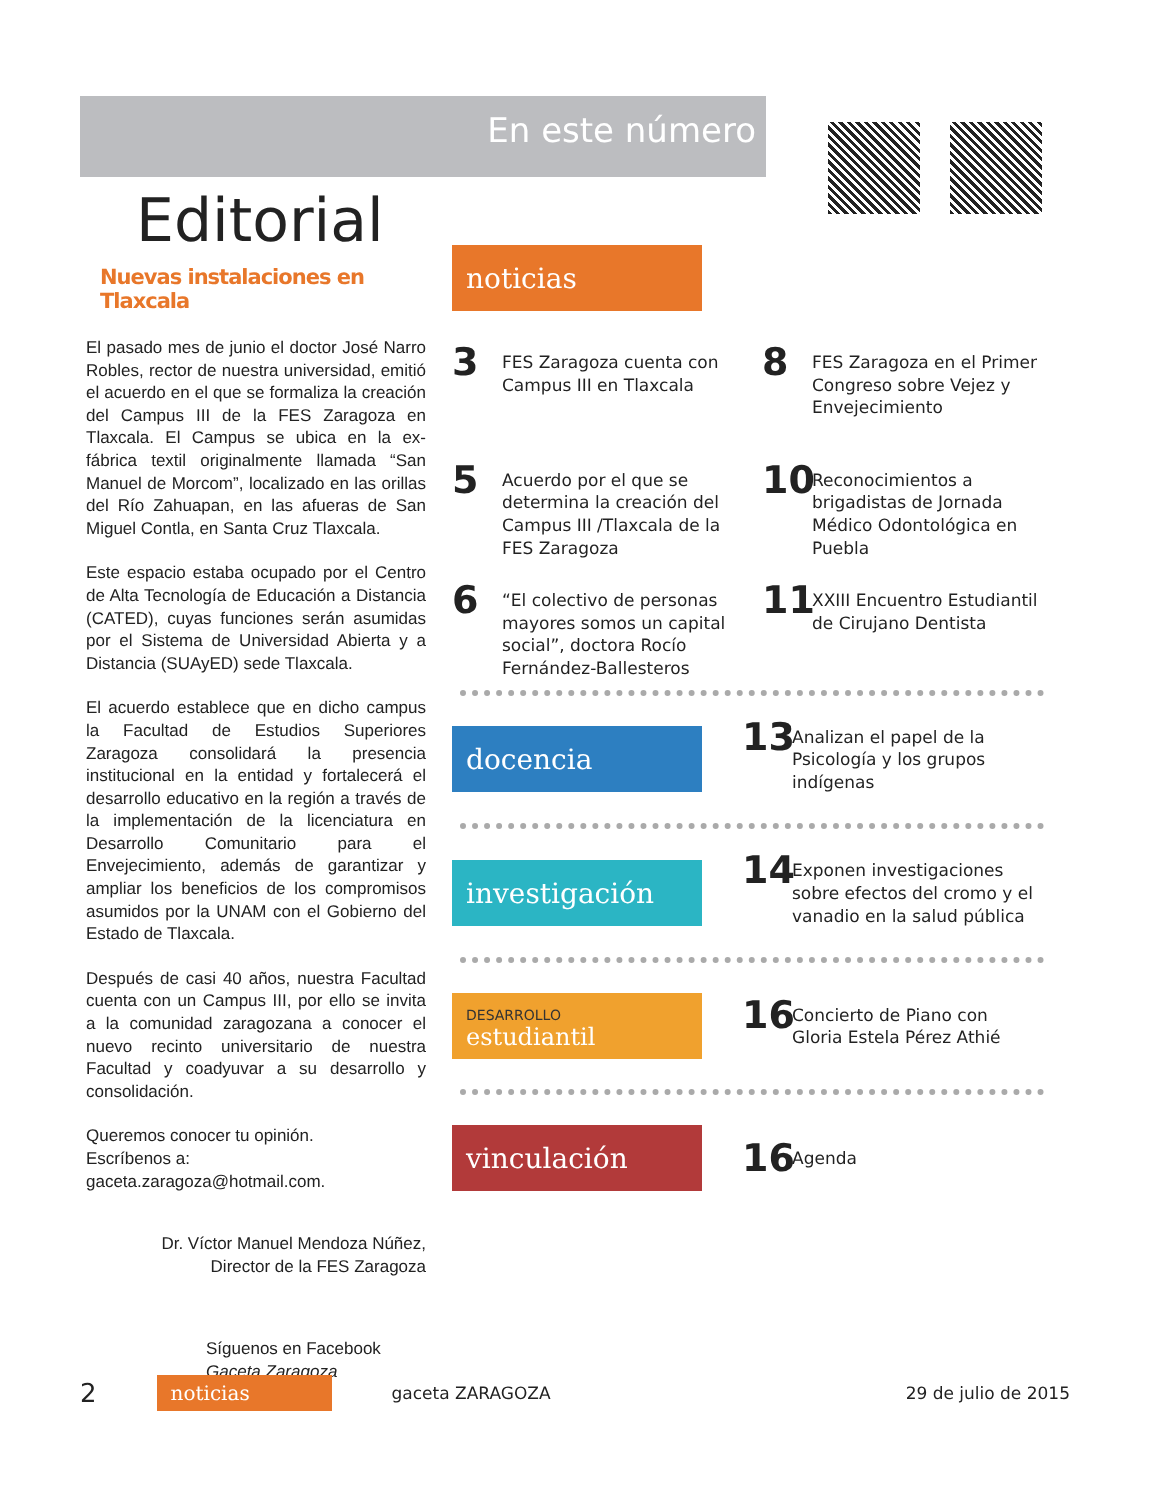En este número
Editorial
Nuevas instalaciones en Tlaxcala
El pasado mes de junio el doctor José Narro Robles, rector de nuestra universidad, emitió el acuerdo en el que se formaliza la creación del Campus III de la FES Zaragoza en Tlaxcala. El Campus se ubica en la ex-fábrica textil originalmente llamada “San Manuel de Morcom”, localizado en las orillas del Río Zahuapan, en las afueras de San Miguel Contla, en Santa Cruz Tlaxcala.
Este espacio estaba ocupado por el Centro de Alta Tecnología de Educación a Distancia (CATED), cuyas funciones serán asumidas por el Sistema de Universidad Abierta y a Distancia (SUAyED) sede Tlaxcala.
El acuerdo establece que en dicho campus la Facultad de Estudios Superiores Zaragoza consolidará la presencia institucional en la entidad y fortalecerá el desarrollo educativo en la región a través de la implementación de la licenciatura en Desarrollo Comunitario para el Envejecimiento, además de garantizar y ampliar los beneficios de los compromisos asumidos por la UNAM con el Gobierno del Estado de Tlaxcala.
Después de casi 40 años, nuestra Facultad cuenta con un Campus III, por ello se invita a la comunidad zaragozana a conocer el nuevo recinto universitario de nuestra Facultad y coadyuvar a su desarrollo y consolidación.
Queremos conocer tu opinión.
Escríbenos a:
gaceta.zaragoza@hotmail.com.
Dr. Víctor Manuel Mendoza Núñez,
Director de la FES Zaragoza
Síguenos en Facebook
Gaceta Zaragoza
noticias
3 FES Zaragoza cuenta con Campus III en Tlaxcala
8 FES Zaragoza en el Primer Congreso sobre Vejez y Envejecimiento
5 Acuerdo por el que se determina la creación del Campus III /Tlaxcala de la FES Zaragoza
10 Reconocimientos a brigadistas de Jornada Médico Odontológica en Puebla
6 “El colectivo de personas mayores somos un capital social”, doctora Rocío Fernández-Ballesteros
11 XXIII Encuentro Estudiantil de Cirujano Dentista
docencia
13 Analizan el papel de la Psicología y los grupos indígenas
investigación
14 Exponen investigaciones sobre efectos del cromo y el vanadio en la salud pública
DESARROLLO
estudiantil
16 Concierto de Piano con Gloria Estela Pérez Athié
vinculación
16 Agenda
2
noticias
gaceta ZARAGOZA 29 de julio de 2015